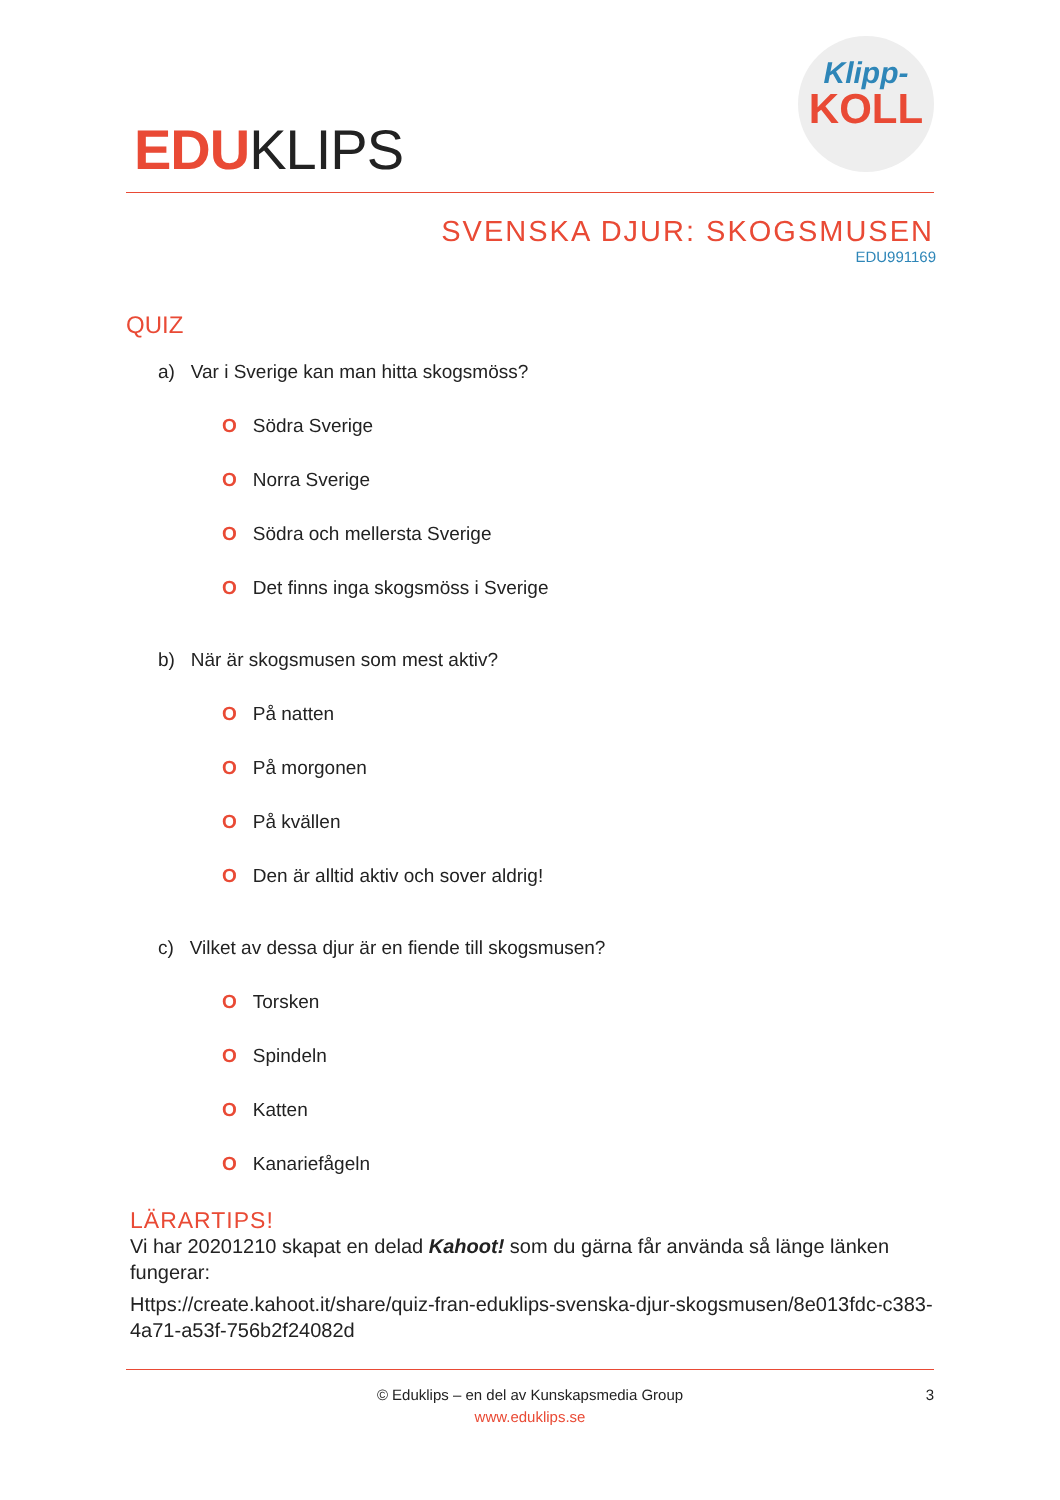EDUKLIPS
Klipp-
KOLL
SVENSKA DJUR: SKOGSMUSEN
EDU991169
QUIZ
a) Var i Sverige kan man hitta skogsmöss?
O Södra Sverige
O Norra Sverige
O Södra och mellersta Sverige
O Det finns inga skogsmöss i Sverige
b) När är skogsmusen som mest aktiv?
O På natten
O På morgonen
O På kvällen
O Den är alltid aktiv och sover aldrig!
c) Vilket av dessa djur är en fiende till skogsmusen?
O Torsken
O Spindeln
O Katten
O Kanariefågeln
LÄRARTIPS!
Vi har 20201210 skapat en delad Kahoot! som du gärna får använda så länge länken fungerar:
Https://create.kahoot.it/share/quiz-fran-eduklips-svenska-djur-skogsmusen/8e013fdc-c383-4a71-a53f-756b2f24082d
© Eduklips – en del av Kunskapsmedia Group
www.eduklips.se
3